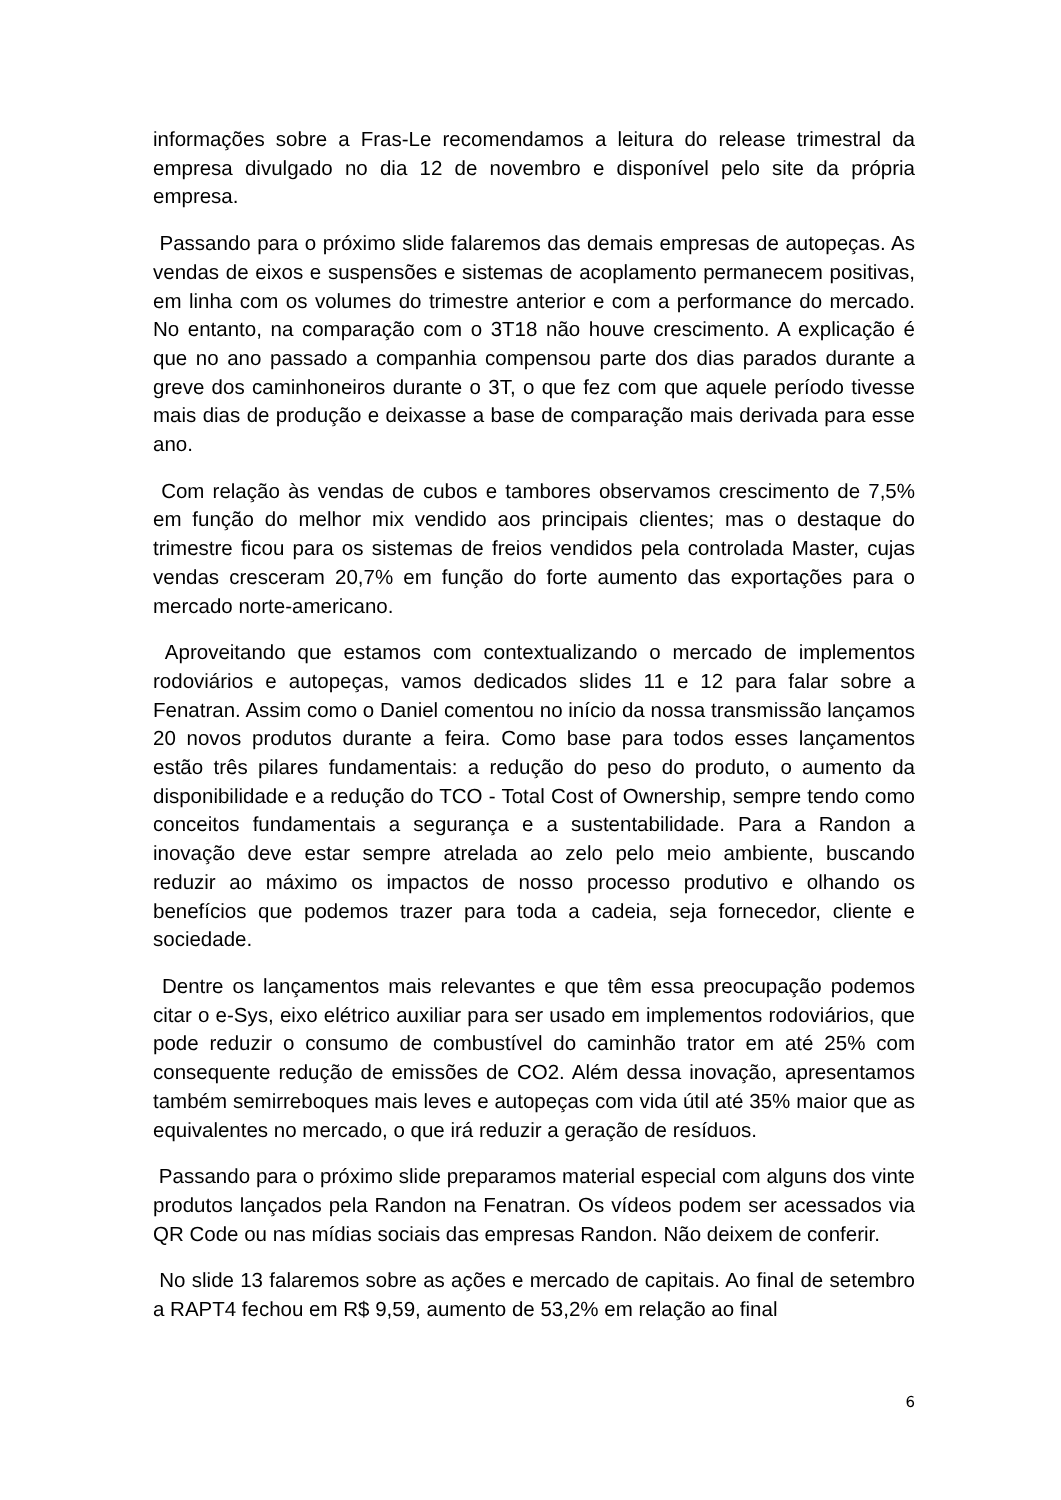informações sobre a Fras-Le recomendamos a leitura do release trimestral da empresa divulgado no dia 12 de novembro e disponível pelo site da própria empresa.
Passando para o próximo slide falaremos das demais empresas de autopeças. As vendas de eixos e suspensões e sistemas de acoplamento permanecem positivas, em linha com os volumes do trimestre anterior e com a performance do mercado. No entanto, na comparação com o 3T18 não houve crescimento. A explicação é que no ano passado a companhia compensou parte dos dias parados durante a greve dos caminhoneiros durante o 3T, o que fez com que aquele período tivesse mais dias de produção e deixasse a base de comparação mais derivada para esse ano.
Com relação às vendas de cubos e tambores observamos crescimento de 7,5% em função do melhor mix vendido aos principais clientes; mas o destaque do trimestre ficou para os sistemas de freios vendidos pela controlada Master, cujas vendas cresceram 20,7% em função do forte aumento das exportações para o mercado norte-americano.
Aproveitando que estamos com contextualizando o mercado de implementos rodoviários e autopeças, vamos dedicados slides 11 e 12 para falar sobre a Fenatran. Assim como o Daniel comentou no início da nossa transmissão lançamos 20 novos produtos durante a feira. Como base para todos esses lançamentos estão três pilares fundamentais: a redução do peso do produto, o aumento da disponibilidade e a redução do TCO - Total Cost of Ownership, sempre tendo como conceitos fundamentais a segurança e a sustentabilidade. Para a Randon a inovação deve estar sempre atrelada ao zelo pelo meio ambiente, buscando reduzir ao máximo os impactos de nosso processo produtivo e olhando os benefícios que podemos trazer para toda a cadeia, seja fornecedor, cliente e sociedade.
Dentre os lançamentos mais relevantes e que têm essa preocupação podemos citar o e-Sys, eixo elétrico auxiliar para ser usado em implementos rodoviários, que pode reduzir o consumo de combustível do caminhão trator em até 25% com consequente redução de emissões de CO2. Além dessa inovação, apresentamos também semirreboques mais leves e autopeças com vida útil até 35% maior que as equivalentes no mercado, o que irá reduzir a geração de resíduos.
Passando para o próximo slide preparamos material especial com alguns dos vinte produtos lançados pela Randon na Fenatran. Os vídeos podem ser acessados via QR Code ou nas mídias sociais das empresas Randon. Não deixem de conferir.
No slide 13 falaremos sobre as ações e mercado de capitais. Ao final de setembro a RAPT4 fechou em R$ 9,59, aumento de 53,2% em relação ao final
6